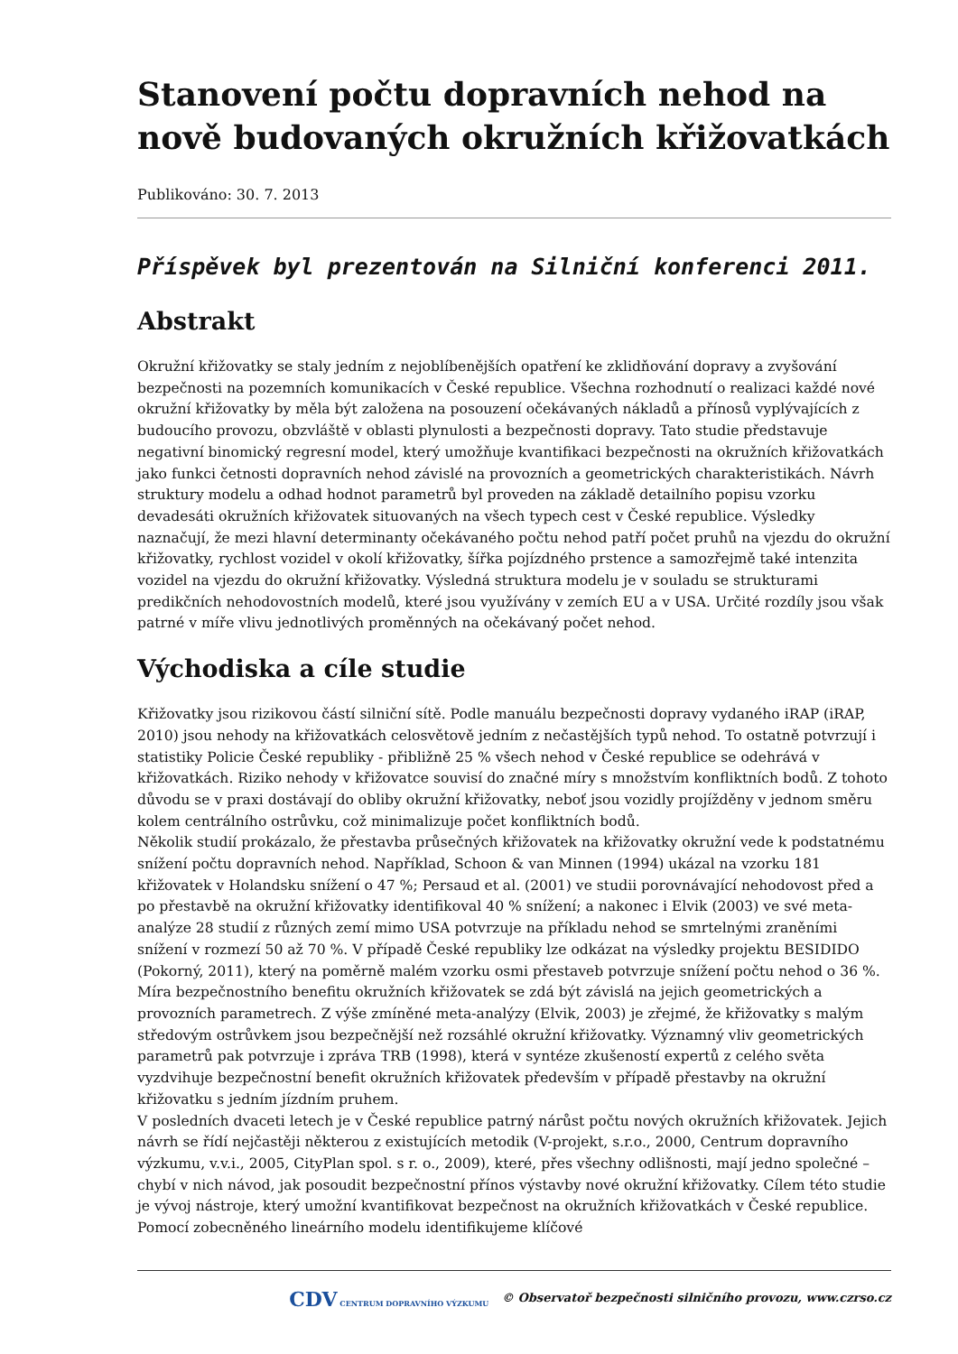Stanovení počtu dopravních nehod na nově budovaných okružních křižovatkách
Publikováno: 30. 7. 2013
Příspěvek byl prezentován na Silniční konferenci 2011.
Abstrakt
Okružní křižovatky se staly jedním z nejoblíbenějších opatření ke zklidňování dopravy a zvyšování bezpečnosti na pozemních komunikacích v České republice. Všechna rozhodnutí o realizaci každé nové okružní křižovatky by měla být založena na posouzení očekávaných nákladů a přínosů vyplývajících z budoucího provozu, obzvláště v oblasti plynulosti a bezpečnosti dopravy. Tato studie představuje negativní binomický regresní model, který umožňuje kvantifikaci bezpečnosti na okružních křižovatkách jako funkci četnosti dopravních nehod závislé na provozních a geometrických charakteristikách. Návrh struktury modelu a odhad hodnot parametrů byl proveden na základě detailního popisu vzorku devadesáti okružních křižovatek situovaných na všech typech cest v České republice. Výsledky naznačují, že mezi hlavní determinanty očekávaného počtu nehod patří počet pruhů na vjezdu do okružní křižovatky, rychlost vozidel v okolí křižovatky, šířka pojízdného prstence a samozřejmě také intenzita vozidel na vjezdu do okružní křižovatky. Výsledná struktura modelu je v souladu se strukturami predikčních nehodovostních modelů, které jsou využívány v zemích EU a v USA. Určité rozdíly jsou však patrné v míře vlivu jednotlivých proměnných na očekávaný počet nehod.
Východiska a cíle studie
Křižovatky jsou rizikovou částí silniční sítě. Podle manuálu bezpečnosti dopravy vydaného iRAP (iRAP, 2010) jsou nehody na křižovatkách celosvětově jedním z nečastějších typů nehod. To ostatně potvrzují i statistiky Policie České republiky - přibližně 25 % všech nehod v České republice se odehrává v křižovatkách. Riziko nehody v křižovatce souvisí do značné míry s množstvím konfliktních bodů. Z tohoto důvodu se v praxi dostávají do obliby okružní křižovatky, neboť jsou vozidly projížděny v jednom směru kolem centrálního ostrůvku, což minimalizuje počet konfliktních bodů.
Několik studií prokázalo, že přestavba průsečných křižovatek na křižovatky okružní vede k podstatnému snížení počtu dopravních nehod. Například, Schoon & van Minnen (1994) ukázal na vzorku 181 křižovatek v Holandsku snížení o 47 %; Persaud et al. (2001) ve studii porovnávající nehodovost před a po přestavbě na okružní křižovatky identifikoval 40 % snížení; a nakonec i Elvik (2003) ve své meta-analýze 28 studií z různých zemí mimo USA potvrzuje na příkladu nehod se smrtelnými zraněními snížení v rozmezí 50 až 70 %. V případě České republiky lze odkázat na výsledky projektu BESIDIDO (Pokorný, 2011), který na poměrně malém vzorku osmi přestaveb potvrzuje snížení počtu nehod o 36 %.
Míra bezpečnostního benefitu okružních křižovatek se zdá být závislá na jejich geometrických a provozních parametrech. Z výše zmíněné meta-analýzy (Elvik, 2003) je zřejmé, že křižovatky s malým středovým ostrůvkem jsou bezpečnější než rozsáhlé okružní křižovatky. Významný vliv geometrických parametrů pak potvrzuje i zpráva TRB (1998), která v syntéze zkušeností expertů z celého světa vyzdvihuje bezpečnostní benefit okružních křižovatek především v případě přestavby na okružní křižovatku s jedním jízdním pruhem.
V posledních dvaceti letech je v České republice patrný nárůst počtu nových okružních křižovatek. Jejich návrh se řídí nejčastěji některou z existujících metodik (V-projekt, s.r.o., 2000, Centrum dopravního výzkumu, v.v.i., 2005, CityPlan spol. s r. o., 2009), které, přes všechny odlišnosti, mají jedno společné – chybí v nich návod, jak posoudit bezpečnostní přínos výstavby nové okružní křižovatky. Cílem této studie je vývoj nástroje, který umožní kvantifikovat bezpečnost na okružních křižovatkách v České republice. Pomocí zobecněného lineárního modelu identifikujeme klíčové
CDV CENTRUM DOPRAVNÍHO VÝZKUMU © Observatoř bezpečnosti silničního provozu, www.czrso.cz